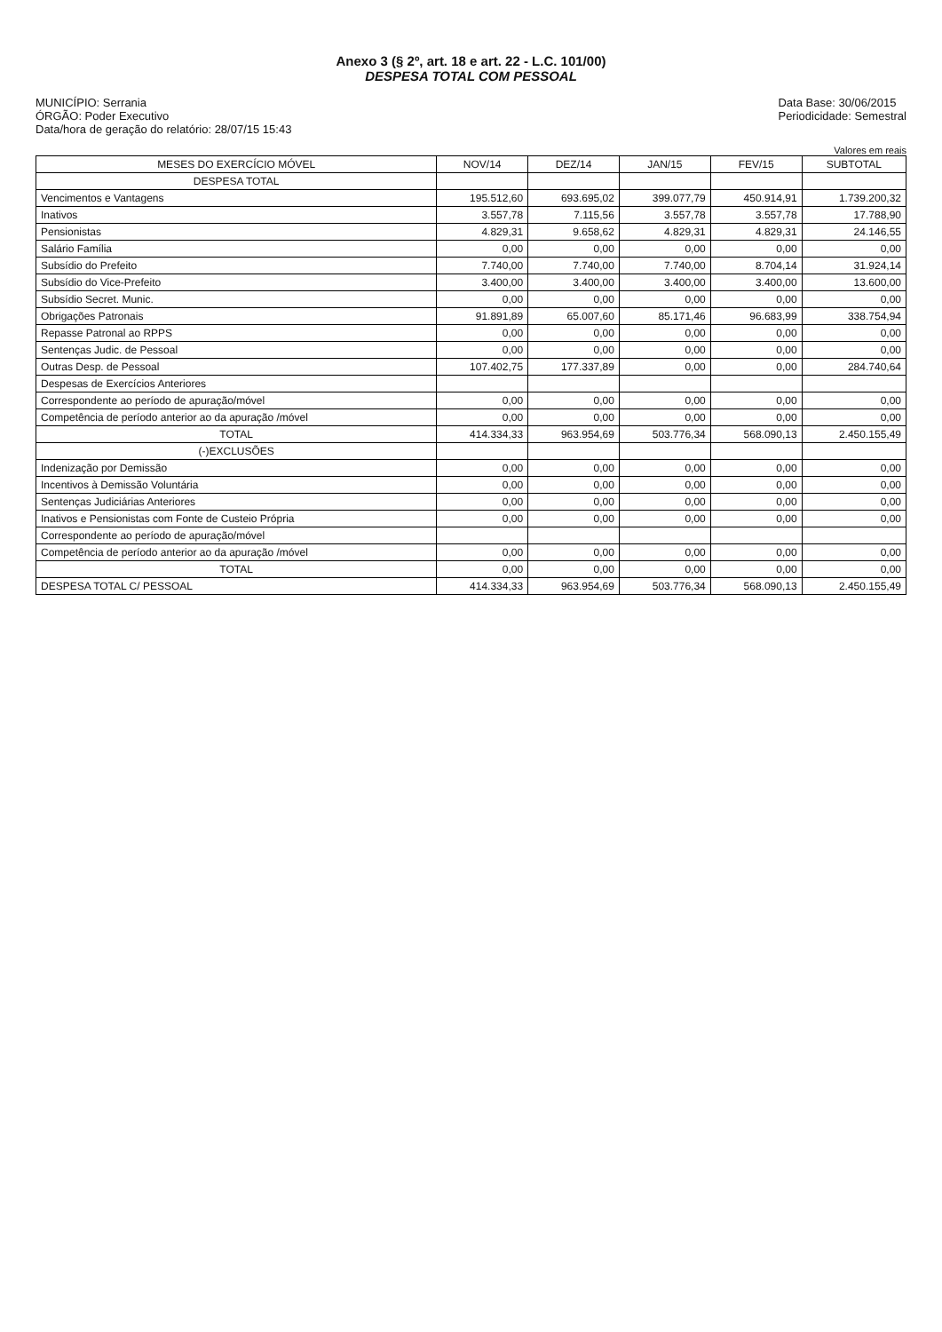Anexo 3 (§ 2º, art. 18 e art. 22 - L.C. 101/00)
DESPESA TOTAL COM PESSOAL
MUNICÍPIO: Serrania
ÓRGÃO: Poder Executivo
Data/hora de geração do relatório: 28/07/15 15:43
Data Base: 30/06/2015
Periodicidade: Semestral
Valores em reais
| MESES DO EXERCÍCIO MÓVEL | NOV/14 | DEZ/14 | JAN/15 | FEV/15 | SUBTOTAL |
| --- | --- | --- | --- | --- | --- |
| DESPESA TOTAL | | | | | |
| Vencimentos e Vantagens | 195.512,60 | 693.695,02 | 399.077,79 | 450.914,91 | 1.739.200,32 |
| Inativos | 3.557,78 | 7.115,56 | 3.557,78 | 3.557,78 | 17.788,90 |
| Pensionistas | 4.829,31 | 9.658,62 | 4.829,31 | 4.829,31 | 24.146,55 |
| Salário Família | 0,00 | 0,00 | 0,00 | 0,00 | 0,00 |
| Subsídio do Prefeito | 7.740,00 | 7.740,00 | 7.740,00 | 8.704,14 | 31.924,14 |
| Subsídio do Vice-Prefeito | 3.400,00 | 3.400,00 | 3.400,00 | 3.400,00 | 13.600,00 |
| Subsídio Secret. Munic. | 0,00 | 0,00 | 0,00 | 0,00 | 0,00 |
| Obrigações Patronais | 91.891,89 | 65.007,60 | 85.171,46 | 96.683,99 | 338.754,94 |
| Repasse Patronal ao RPPS | 0,00 | 0,00 | 0,00 | 0,00 | 0,00 |
| Sentenças Judic. de Pessoal | 0,00 | 0,00 | 0,00 | 0,00 | 0,00 |
| Outras Desp. de Pessoal | 107.402,75 | 177.337,89 | 0,00 | 0,00 | 284.740,64 |
| Despesas de Exercícios Anteriores | | | | | |
| Correspondente ao período de apuração/móvel | 0,00 | 0,00 | 0,00 | 0,00 | 0,00 |
| Competência de período anterior ao da apuração /móvel | 0,00 | 0,00 | 0,00 | 0,00 | 0,00 |
| TOTAL | 414.334,33 | 963.954,69 | 503.776,34 | 568.090,13 | 2.450.155,49 |
| (-)EXCLUSÕES | | | | | |
| Indenização por Demissão | 0,00 | 0,00 | 0,00 | 0,00 | 0,00 |
| Incentivos à Demissão Voluntária | 0,00 | 0,00 | 0,00 | 0,00 | 0,00 |
| Sentenças Judiciárias Anteriores | 0,00 | 0,00 | 0,00 | 0,00 | 0,00 |
| Inativos e Pensionistas com Fonte de Custeio Própria | 0,00 | 0,00 | 0,00 | 0,00 | 0,00 |
| Correspondente ao período de apuração/móvel | | | | | |
| Competência de período anterior ao da apuração /móvel | 0,00 | 0,00 | 0,00 | 0,00 | 0,00 |
| TOTAL | 0,00 | 0,00 | 0,00 | 0,00 | 0,00 |
| DESPESA TOTAL C/ PESSOAL | 414.334,33 | 963.954,69 | 503.776,34 | 568.090,13 | 2.450.155,49 |